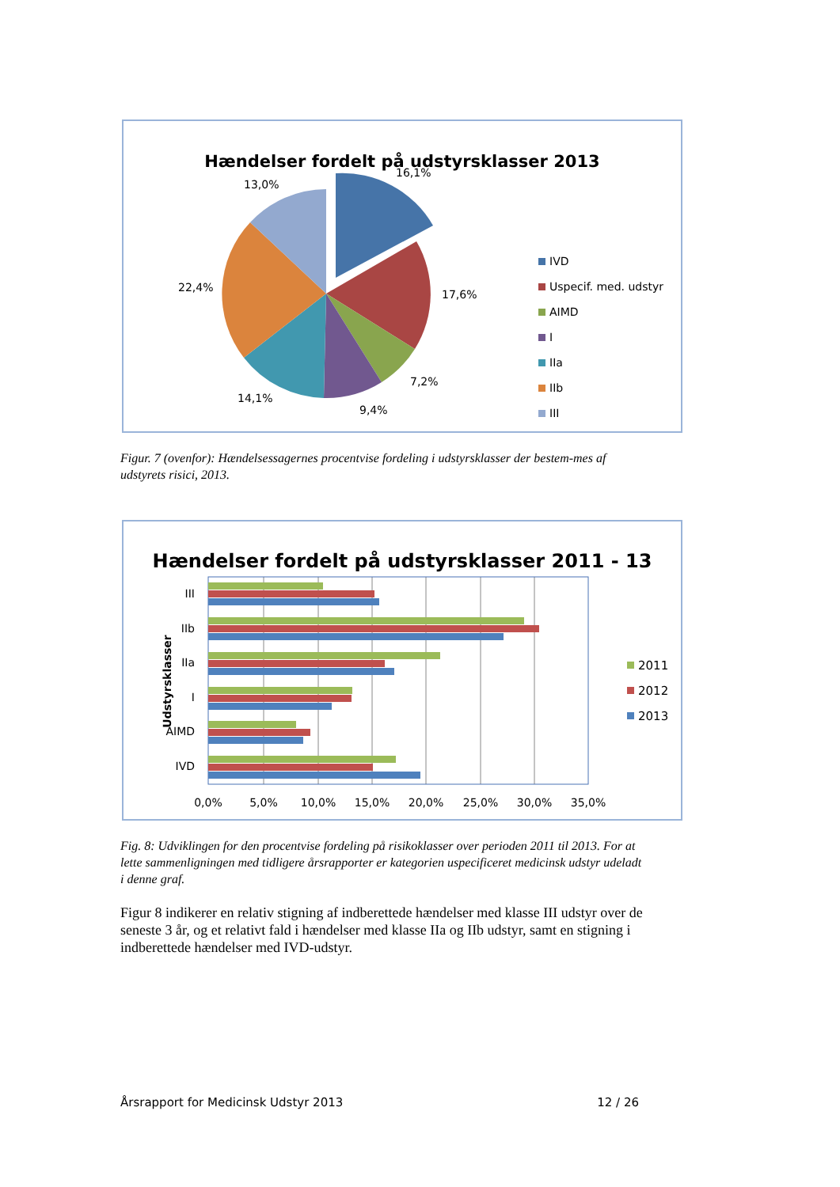Hændelser fordelt på udstyrsklasser 2013
16,1%
13,0%
17,6%
22,4%
7,2%
9,4%
14,1%
IVD
Uspecif. med. udstyr
AIMD
I
IIa
IIb
III
Figur. 7 (ovenfor): Hændelsessagernes procentvise fordeling i udstyrsklasser der bestem-mes af udstyrets risici, 2013.
Hændelser fordelt på udstyrsklasser 2011 - 13
III
IIb
IIa
I
AIMD
IVD
Udstyrsklasser
0,0%
5,0%
10,0%
15,0%
20,0%
25,0%
30,0%
35,0%
2011
2012
2013
Fig. 8: Udviklingen for den procentvise fordeling på risikoklasser over perioden 2011 til 2013. For at lette sammenligningen med tidligere årsrapporter er kategorien uspecificeret medicinsk udstyr udeladt i denne graf.
Figur 8 indikerer en relativ stigning af indberettede hændelser med klasse III udstyr over de seneste 3 år, og et relativt fald i hændelser med klasse IIa og IIb udstyr, samt en stigning i indberettede hændelser med IVD-udstyr.
Årsrapport for Medicinsk Udstyr 2013 12 / 26